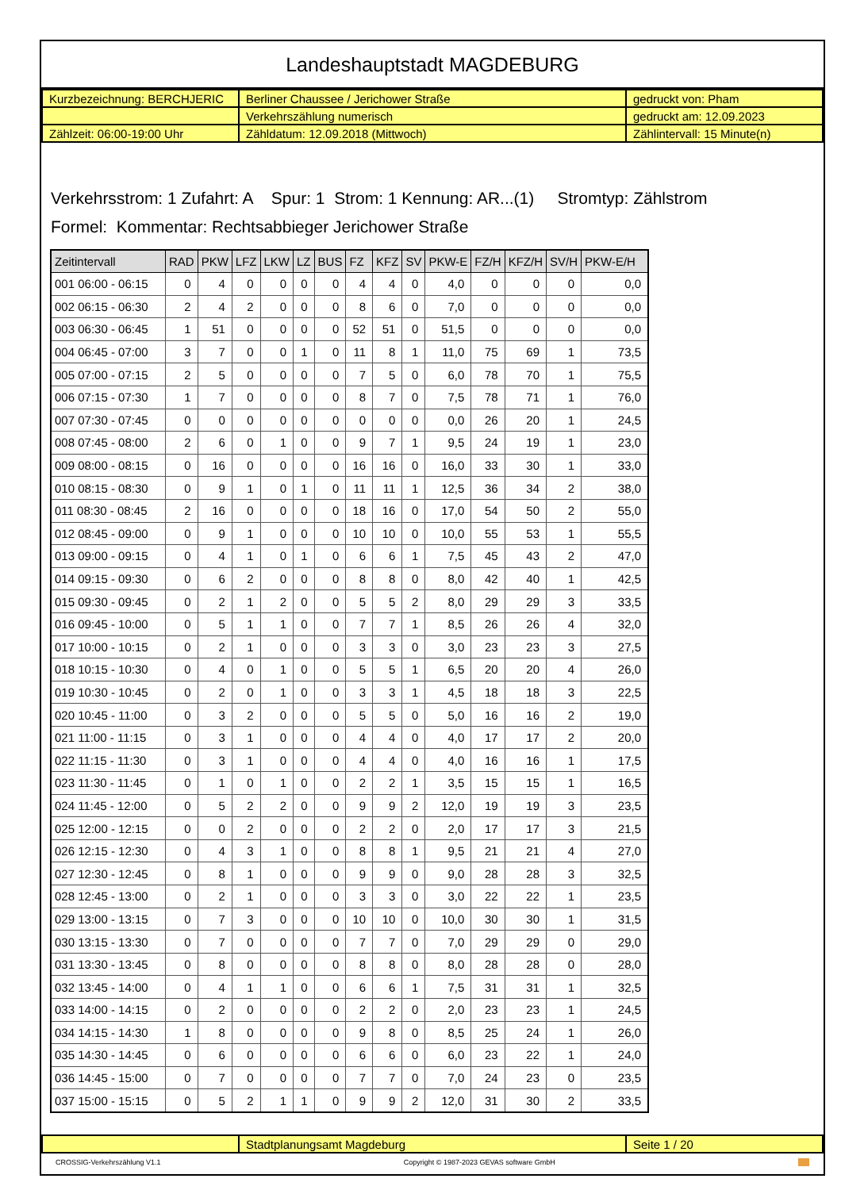Landeshauptstadt MAGDEBURG
| Kurzbezeichnung: BERCHJERIC | Berliner Chaussee / Jerichower Straße | gedruckt von: Pham |
| | Verkehrszählung numerisch | gedruckt am: 12.09.2023 |
| Zählzeit: 06:00-19:00 Uhr | Zähldatum: 12.09.2018 (Mittwoch) | Zählintervall: 15 Minute(n) |
Verkehrsstrom: 1 Zufahrt: A Spur: 1 Strom: 1 Kennung: AR...(1) Stromtyp: Zählstrom
Formel: Kommentar: Rechtsabbieger Jerichower Straße
| Zeitintervall | RAD | PKW | LFZ | LKW | LZ | BUS | FZ | KFZ | SV | PKW-E | FZ/H | KFZ/H | SV/H | PKW-E/H |
| --- | --- | --- | --- | --- | --- | --- | --- | --- | --- | --- | --- | --- | --- | --- |
| 001 06:00 - 06:15 | 0 | 4 | 0 | 0 | 0 | 0 | 4 | 4 | 0 | 4,0 | 0 | 0 | 0 | 0,0 |
| 002 06:15 - 06:30 | 2 | 4 | 2 | 0 | 0 | 0 | 8 | 6 | 0 | 7,0 | 0 | 0 | 0 | 0,0 |
| 003 06:30 - 06:45 | 1 | 51 | 0 | 0 | 0 | 0 | 52 | 51 | 0 | 51,5 | 0 | 0 | 0 | 0,0 |
| 004 06:45 - 07:00 | 3 | 7 | 0 | 0 | 1 | 0 | 11 | 8 | 1 | 11,0 | 75 | 69 | 1 | 73,5 |
| 005 07:00 - 07:15 | 2 | 5 | 0 | 0 | 0 | 0 | 7 | 5 | 0 | 6,0 | 78 | 70 | 1 | 75,5 |
| 006 07:15 - 07:30 | 1 | 7 | 0 | 0 | 0 | 0 | 8 | 7 | 0 | 7,5 | 78 | 71 | 1 | 76,0 |
| 007 07:30 - 07:45 | 0 | 0 | 0 | 0 | 0 | 0 | 0 | 0 | 0 | 0,0 | 26 | 20 | 1 | 24,5 |
| 008 07:45 - 08:00 | 2 | 6 | 0 | 1 | 0 | 0 | 9 | 7 | 1 | 9,5 | 24 | 19 | 1 | 23,0 |
| 009 08:00 - 08:15 | 0 | 16 | 0 | 0 | 0 | 0 | 16 | 16 | 0 | 16,0 | 33 | 30 | 1 | 33,0 |
| 010 08:15 - 08:30 | 0 | 9 | 1 | 0 | 1 | 0 | 11 | 11 | 1 | 12,5 | 36 | 34 | 2 | 38,0 |
| 011 08:30 - 08:45 | 2 | 16 | 0 | 0 | 0 | 0 | 18 | 16 | 0 | 17,0 | 54 | 50 | 2 | 55,0 |
| 012 08:45 - 09:00 | 0 | 9 | 1 | 0 | 0 | 0 | 10 | 10 | 0 | 10,0 | 55 | 53 | 1 | 55,5 |
| 013 09:00 - 09:15 | 0 | 4 | 1 | 0 | 1 | 0 | 6 | 6 | 1 | 7,5 | 45 | 43 | 2 | 47,0 |
| 014 09:15 - 09:30 | 0 | 6 | 2 | 0 | 0 | 0 | 8 | 8 | 0 | 8,0 | 42 | 40 | 1 | 42,5 |
| 015 09:30 - 09:45 | 0 | 2 | 1 | 2 | 0 | 0 | 5 | 5 | 2 | 8,0 | 29 | 29 | 3 | 33,5 |
| 016 09:45 - 10:00 | 0 | 5 | 1 | 1 | 0 | 0 | 7 | 7 | 1 | 8,5 | 26 | 26 | 4 | 32,0 |
| 017 10:00 - 10:15 | 0 | 2 | 1 | 0 | 0 | 0 | 3 | 3 | 0 | 3,0 | 23 | 23 | 3 | 27,5 |
| 018 10:15 - 10:30 | 0 | 4 | 0 | 1 | 0 | 0 | 5 | 5 | 1 | 6,5 | 20 | 20 | 4 | 26,0 |
| 019 10:30 - 10:45 | 0 | 2 | 0 | 1 | 0 | 0 | 3 | 3 | 1 | 4,5 | 18 | 18 | 3 | 22,5 |
| 020 10:45 - 11:00 | 0 | 3 | 2 | 0 | 0 | 0 | 5 | 5 | 0 | 5,0 | 16 | 16 | 2 | 19,0 |
| 021 11:00 - 11:15 | 0 | 3 | 1 | 0 | 0 | 0 | 4 | 4 | 0 | 4,0 | 17 | 17 | 2 | 20,0 |
| 022 11:15 - 11:30 | 0 | 3 | 1 | 0 | 0 | 0 | 4 | 4 | 0 | 4,0 | 16 | 16 | 1 | 17,5 |
| 023 11:30 - 11:45 | 0 | 1 | 0 | 1 | 0 | 0 | 2 | 2 | 1 | 3,5 | 15 | 15 | 1 | 16,5 |
| 024 11:45 - 12:00 | 0 | 5 | 2 | 2 | 0 | 0 | 9 | 9 | 2 | 12,0 | 19 | 19 | 3 | 23,5 |
| 025 12:00 - 12:15 | 0 | 0 | 2 | 0 | 0 | 0 | 2 | 2 | 0 | 2,0 | 17 | 17 | 3 | 21,5 |
| 026 12:15 - 12:30 | 0 | 4 | 3 | 1 | 0 | 0 | 8 | 8 | 1 | 9,5 | 21 | 21 | 4 | 27,0 |
| 027 12:30 - 12:45 | 0 | 8 | 1 | 0 | 0 | 0 | 9 | 9 | 0 | 9,0 | 28 | 28 | 3 | 32,5 |
| 028 12:45 - 13:00 | 0 | 2 | 1 | 0 | 0 | 0 | 3 | 3 | 0 | 3,0 | 22 | 22 | 1 | 23,5 |
| 029 13:00 - 13:15 | 0 | 7 | 3 | 0 | 0 | 0 | 10 | 10 | 0 | 10,0 | 30 | 30 | 1 | 31,5 |
| 030 13:15 - 13:30 | 0 | 7 | 0 | 0 | 0 | 0 | 7 | 7 | 0 | 7,0 | 29 | 29 | 0 | 29,0 |
| 031 13:30 - 13:45 | 0 | 8 | 0 | 0 | 0 | 0 | 8 | 8 | 0 | 8,0 | 28 | 28 | 0 | 28,0 |
| 032 13:45 - 14:00 | 0 | 4 | 1 | 1 | 0 | 0 | 6 | 6 | 1 | 7,5 | 31 | 31 | 1 | 32,5 |
| 033 14:00 - 14:15 | 0 | 2 | 0 | 0 | 0 | 0 | 2 | 2 | 0 | 2,0 | 23 | 23 | 1 | 24,5 |
| 034 14:15 - 14:30 | 1 | 8 | 0 | 0 | 0 | 0 | 9 | 8 | 0 | 8,5 | 25 | 24 | 1 | 26,0 |
| 035 14:30 - 14:45 | 0 | 6 | 0 | 0 | 0 | 0 | 6 | 6 | 0 | 6,0 | 23 | 22 | 1 | 24,0 |
| 036 14:45 - 15:00 | 0 | 7 | 0 | 0 | 0 | 0 | 7 | 7 | 0 | 7,0 | 24 | 23 | 0 | 23,5 |
| 037 15:00 - 15:15 | 0 | 5 | 2 | 1 | 1 | 0 | 9 | 9 | 2 | 12,0 | 31 | 30 | 2 | 33,5 |
| | Stadtplanungsamt Magdeburg | Seite 1 / 20 |
CROSSIG-Verkehrszählung V1.1 Copyright © 1987-2023 GEVAS software GmbH